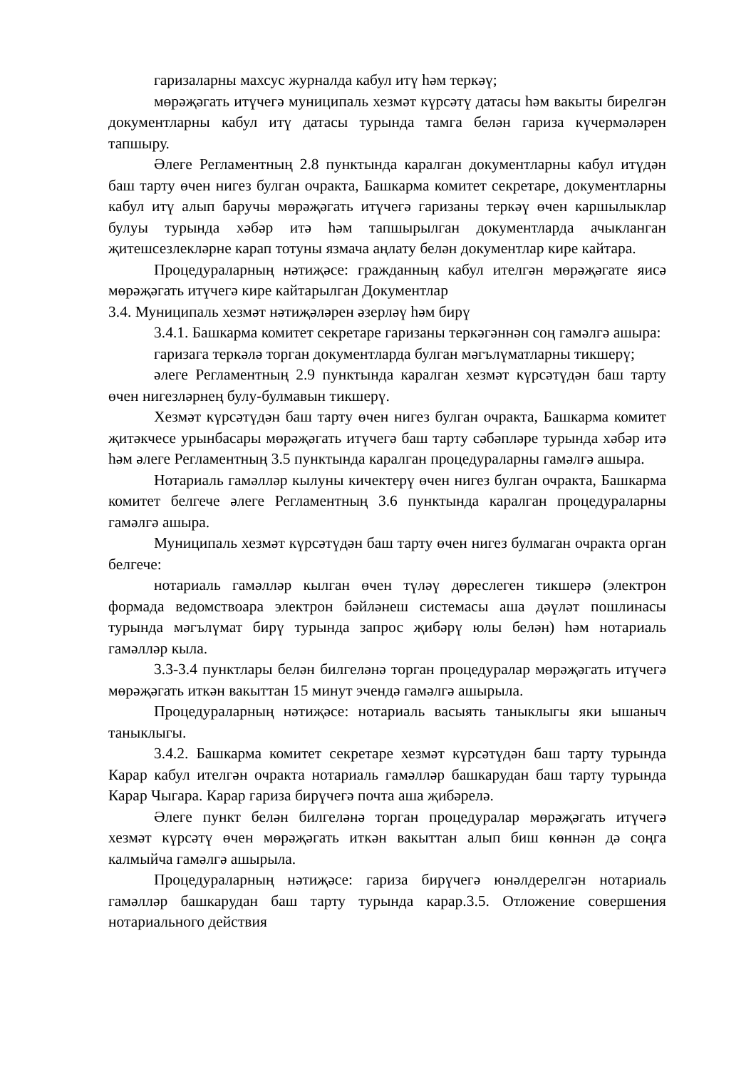гаризаларны махсус журналда кабул итү һәм теркәү;
мөрәҗәгать итүчегә муниципаль хезмәт күрсәтү датасы һәм вакыты бирелгән документларны кабул итү датасы турында тамга белән гариза күчермәләрен тапшыру.
Әлеге Регламентның 2.8 пунктында каралган документларны кабул итүдән баш тарту өчен нигез булган очракта, Башкарма комитет секретаре, документларны кабул итү алып баручы мөрәҗәгать итүчегә гаризаны теркәү өчен каршылыклар булуы турында хәбәр итә һәм тапшырылган документларда ачыкланган җитешсезлекләрне карап тотуны язмача аңлату белән документлар кире кайтара.
Процедураларның нәтиҗәсе: гражданның кабул ителгән мөрәҗәгате яисә мөрәҗәгать итүчегә кире кайтарылган Документлар
3.4. Муниципаль хезмәт нәтиҗәләрен әзерләү һәм бирү
3.4.1. Башкарма комитет секретаре гаризаны теркәгәннән соң гамәлгә ашыра:
гаризага теркәлә торган документларда булган мәгълүматларны тикшерү;
әлеге Регламентның 2.9 пунктында каралган хезмәт күрсәтүдән баш тарту өчен нигезләрнең булу-булмавын тикшерү.
Хезмәт күрсәтүдән баш тарту өчен нигез булган очракта, Башкарма комитет җитәкчесе урынбасары мөрәҗәгать итүчегә баш тарту сәбәпләре турында хәбәр итә һәм әлеге Регламентның 3.5 пунктында каралган процедураларны гамәлгә ашыра.
Нотариаль гамәлләр кылуны кичектерү өчен нигез булган очракта, Башкарма комитет белгече әлеге Регламентның 3.6 пунктында каралган процедураларны гамәлгә ашыра.
Муниципаль хезмәт күрсәтүдән баш тарту өчен нигез булмаган очракта орган белгече:
нотариаль гамәлләр кылган өчен түләү дөреслеген тикшерә (электрон формада ведомствоара электрон бәйләнеш системасы аша дәүләт пошлинасы турында мәгълүмат бирү турында запрос җибәрү юлы белән) һәм нотариаль гамәлләр кыла.
3.3-3.4 пунктлары белән билгеләнә торган процедуралар мөрәҗәгать итүчегә мөрәҗәгать иткән вакыттан 15 минут эчендә гамәлгә ашырыла.
Процедураларның нәтиҗәсе: нотариаль васыять таныклыгы яки ышаныч таныклыгы.
3.4.2. Башкарма комитет секретаре хезмәт күрсәтүдән баш тарту турында Карар кабул ителгән очракта нотариаль гамәлләр башкарудан баш тарту турында Карар Чыгара. Карар гариза бирүчегә почта аша җибәрелә.
Әлеге пункт белән билгеләнә торган процедуралар мөрәҗәгать итүчегә хезмәт күрсәтү өчен мөрәҗәгать иткән вакыттан алып биш көннән дә соңга калмыйча гамәлгә ашырыла.
Процедураларның нәтиҗәсе: гариза бирүчегә юнәлдерелгән нотариаль гамәлләр башкарудан баш тарту турында карар.3.5. Отложение совершения нотариального действия